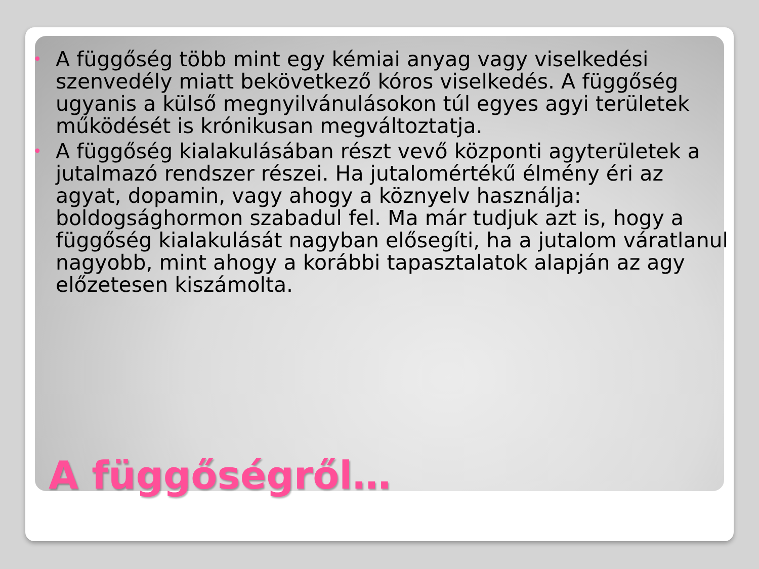• A függőség több mint egy kémiai anyag vagy viselkedési szenvedély miatt bekövetkező kóros viselkedés. A függőség ugyanis a külső megnyilvánulásokon túl egyes agyi területek működését is krónikusan megváltoztatja.
• A függőség kialakulásában részt vevő központi agyterületek a jutalmazó rendszer részei. Ha jutalomértékű élmény éri az agyat, dopamin, vagy ahogy a köznyelv használja: boldogsághormon szabadul fel. Ma már tudjuk azt is, hogy a függőség kialakulását nagyban elősegíti, ha a jutalom váratlanul nagyobb, mint ahogy a korábbi tapasztalatok alapján az agy előzetesen kiszámolta.
A függőségről…